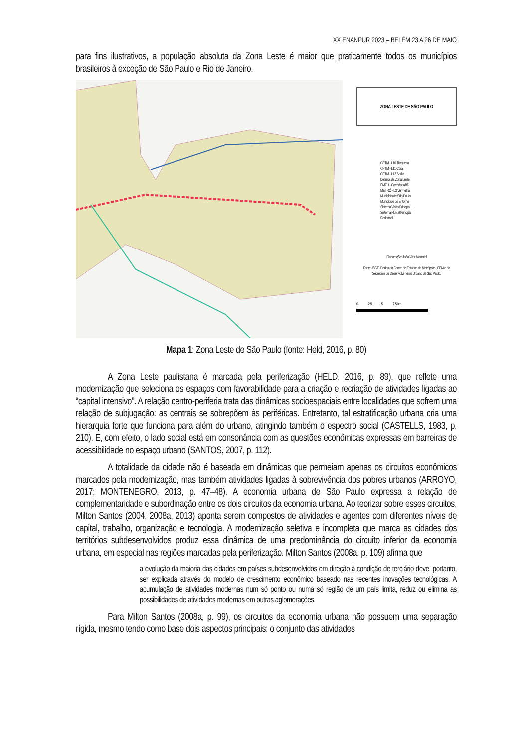XX ENANPUR 2023 – BELÉM 23 A 26 DE MAIO
para fins ilustrativos, a população absoluta da Zona Leste é maior que praticamente todos os municípios brasileiros à exceção de São Paulo e Rio de Janeiro.
ZONA LESTE DE SÃO PAULO
CPTM - L10 Turquesa
CPTM - L11 Coral
CPTM - L12 Safira
Distritos da Zona Leste
EMTU - Corredor ABD
METRÔ - L3 Vermelha
Município de São Paulo
Municípios do Entorno
Sistema Viário Principal
Sistema Fluvial Principal
Rodoanel
Elaboração: João Vitor Macarini
Fonte: IBGE. Dados do Centro de Estudos da Metrópole - CEM e da Secretaria de Desenvolvimento Urbano de São Paulo.
0 2.5 5 7.5 km
Mapa 1: Zona Leste de São Paulo (fonte: Held, 2016, p. 80)
A Zona Leste paulistana é marcada pela periferização (HELD, 2016, p. 89), que reflete uma modernização que seleciona os espaços com favorabilidade para a criação e recriação de atividades ligadas ao “capital intensivo”. A relação centro-periferia trata das dinâmicas socioespaciais entre localidades que sofrem uma relação de subjugação: as centrais se sobrepõem às periféricas. Entretanto, tal estratificação urbana cria uma hierarquia forte que funciona para além do urbano, atingindo também o espectro social (CASTELLS, 1983, p. 210). E, com efeito, o lado social está em consonância com as questões econômicas expressas em barreiras de acessibilidade no espaço urbano (SANTOS, 2007, p. 112).
A totalidade da cidade não é baseada em dinâmicas que permeiam apenas os circuitos econômicos marcados pela modernização, mas também atividades ligadas à sobrevivência dos pobres urbanos (ARROYO, 2017; MONTENEGRO, 2013, p. 47–48). A economia urbana de São Paulo expressa a relação de complementaridade e subordinação entre os dois circuitos da economia urbana. Ao teorizar sobre esses circuitos, Milton Santos (2004, 2008a, 2013) aponta serem compostos de atividades e agentes com diferentes níveis de capital, trabalho, organização e tecnologia. A modernização seletiva e incompleta que marca as cidades dos territórios subdesenvolvidos produz essa dinâmica de uma predominância do circuito inferior da economia urbana, em especial nas regiões marcadas pela periferização. Milton Santos (2008a, p. 109) afirma que
a evolução da maioria das cidades em países subdesenvolvidos em direção à condição de terciário deve, portanto, ser explicada através do modelo de crescimento econômico baseado nas recentes inovações tecnológicas. A acumulação de atividades modernas num só ponto ou numa só região de um país limita, reduz ou elimina as possibilidades de atividades modernas em outras aglomerações.
Para Milton Santos (2008a, p. 99), os circuitos da economia urbana não possuem uma separação rígida, mesmo tendo como base dois aspectos principais: o conjunto das atividades